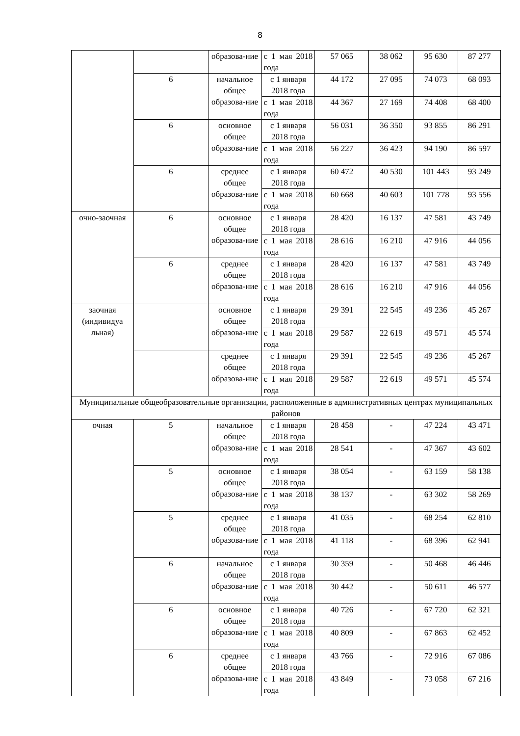8
| | | образова-ние | с 1 мая 2018 года | 57 065 | 38 062 | 95 630 | 87 277 |
| | 6 | начальное общее образова-ние | с 1 января 2018 года | 44 172 | 27 095 | 74 073 | 68 093 |
| | | | с 1 мая 2018 года | 44 367 | 27 169 | 74 408 | 68 400 |
| | 6 | основное общее образова-ние | с 1 января 2018 года | 56 031 | 36 350 | 93 855 | 86 291 |
| | | | с 1 мая 2018 года | 56 227 | 36 423 | 94 190 | 86 597 |
| | 6 | среднее общее образова-ние | с 1 января 2018 года | 60 472 | 40 530 | 101 443 | 93 249 |
| | | | с 1 мая 2018 года | 60 668 | 40 603 | 101 778 | 93 556 |
| очно-заочная | 6 | основное общее образова-ние | с 1 января 2018 года | 28 420 | 16 137 | 47 581 | 43 749 |
| | | | с 1 мая 2018 года | 28 616 | 16 210 | 47 916 | 44 056 |
| | 6 | среднее общее образова-ние | с 1 января 2018 года | 28 420 | 16 137 | 47 581 | 43 749 |
| | | | с 1 мая 2018 года | 28 616 | 16 210 | 47 916 | 44 056 |
| заочная (индивидуа льная) | | основное общее образова-ние | с 1 января 2018 года | 29 391 | 22 545 | 49 236 | 45 267 |
| | | | с 1 мая 2018 года | 29 587 | 22 619 | 49 571 | 45 574 |
| | | среднее общее образова-ние | с 1 января 2018 года | 29 391 | 22 545 | 49 236 | 45 267 |
| | | | с 1 мая 2018 года | 29 587 | 22 619 | 49 571 | 45 574 |
| Муниципальные общеобразовательные организации, расположенные в административных центрах муниципальных районов | | | | | | | |
| очная | 5 | начальное общее образова-ние | с 1 января 2018 года | 28 458 | - | 47 224 | 43 471 |
| | | | с 1 мая 2018 года | 28 541 | - | 47 367 | 43 602 |
| | 5 | основное общее образова-ние | с 1 января 2018 года | 38 054 | - | 63 159 | 58 138 |
| | | | с 1 мая 2018 года | 38 137 | - | 63 302 | 58 269 |
| | 5 | среднее общее образова-ние | с 1 января 2018 года | 41 035 | - | 68 254 | 62 810 |
| | | | с 1 мая 2018 года | 41 118 | - | 68 396 | 62 941 |
| | 6 | начальное общее образова-ние | с 1 января 2018 года | 30 359 | - | 50 468 | 46 446 |
| | | | с 1 мая 2018 года | 30 442 | - | 50 611 | 46 577 |
| | 6 | основное общее образова-ние | с 1 января 2018 года | 40 726 | - | 67 720 | 62 321 |
| | | | с 1 мая 2018 года | 40 809 | - | 67 863 | 62 452 |
| | 6 | среднее общее образова-ние | с 1 января 2018 года | 43 766 | - | 72 916 | 67 086 |
| | | | с 1 мая 2018 года | 43 849 | - | 73 058 | 67 216 |